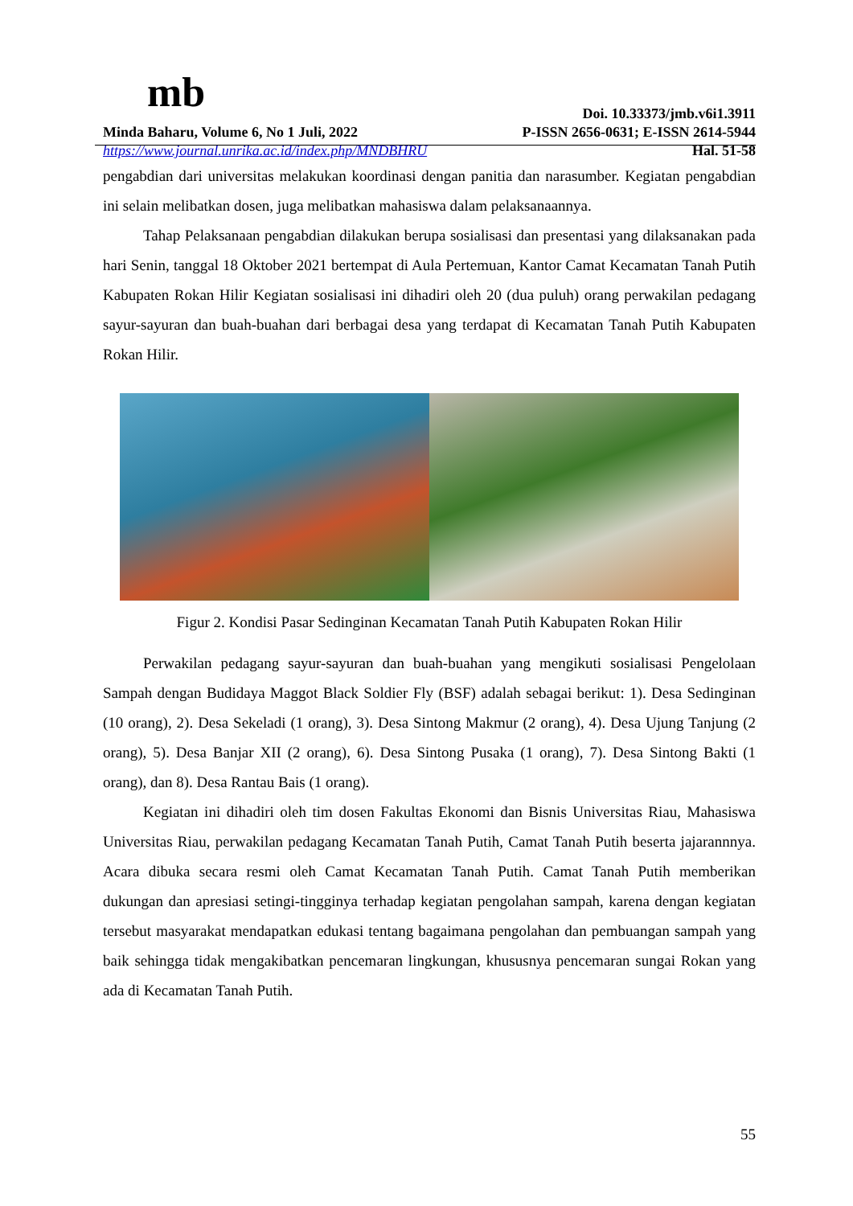mb
Doi. 10.33373/jmb.v6i1.3911
Minda Baharu, Volume 6, No 1 Juli, 2022 P-ISSN 2656-0631; E-ISSN 2614-5944
https://www.journal.unrika.ac.id/index.php/MNDBHRU Hal. 51-58
pengabdian dari universitas melakukan koordinasi dengan panitia dan narasumber. Kegiatan pengabdian ini selain melibatkan dosen, juga melibatkan mahasiswa dalam pelaksanaannya.
Tahap Pelaksanaan pengabdian dilakukan berupa sosialisasi dan presentasi yang dilaksanakan pada hari Senin, tanggal 18 Oktober 2021 bertempat di Aula Pertemuan, Kantor Camat Kecamatan Tanah Putih Kabupaten Rokan Hilir Kegiatan sosialisasi ini dihadiri oleh 20 (dua puluh) orang perwakilan pedagang sayur-sayuran dan buah-buahan dari berbagai desa yang terdapat di Kecamatan Tanah Putih Kabupaten Rokan Hilir.
Figur 2. Kondisi Pasar Sedinginan Kecamatan Tanah Putih Kabupaten Rokan Hilir
Perwakilan pedagang sayur-sayuran dan buah-buahan yang mengikuti sosialisasi Pengelolaan Sampah dengan Budidaya Maggot Black Soldier Fly (BSF) adalah sebagai berikut: 1). Desa Sedinginan (10 orang), 2). Desa Sekeladi (1 orang), 3). Desa Sintong Makmur (2 orang), 4). Desa Ujung Tanjung (2 orang), 5). Desa Banjar XII (2 orang), 6). Desa Sintong Pusaka (1 orang), 7). Desa Sintong Bakti (1 orang), dan 8). Desa Rantau Bais (1 orang).
Kegiatan ini dihadiri oleh tim dosen Fakultas Ekonomi dan Bisnis Universitas Riau, Mahasiswa Universitas Riau, perwakilan pedagang Kecamatan Tanah Putih, Camat Tanah Putih beserta jajarannnya. Acara dibuka secara resmi oleh Camat Kecamatan Tanah Putih. Camat Tanah Putih memberikan dukungan dan apresiasi setingi-tingginya terhadap kegiatan pengolahan sampah, karena dengan kegiatan tersebut masyarakat mendapatkan edukasi tentang bagaimana pengolahan dan pembuangan sampah yang baik sehingga tidak mengakibatkan pencemaran lingkungan, khususnya pencemaran sungai Rokan yang ada di Kecamatan Tanah Putih.
55